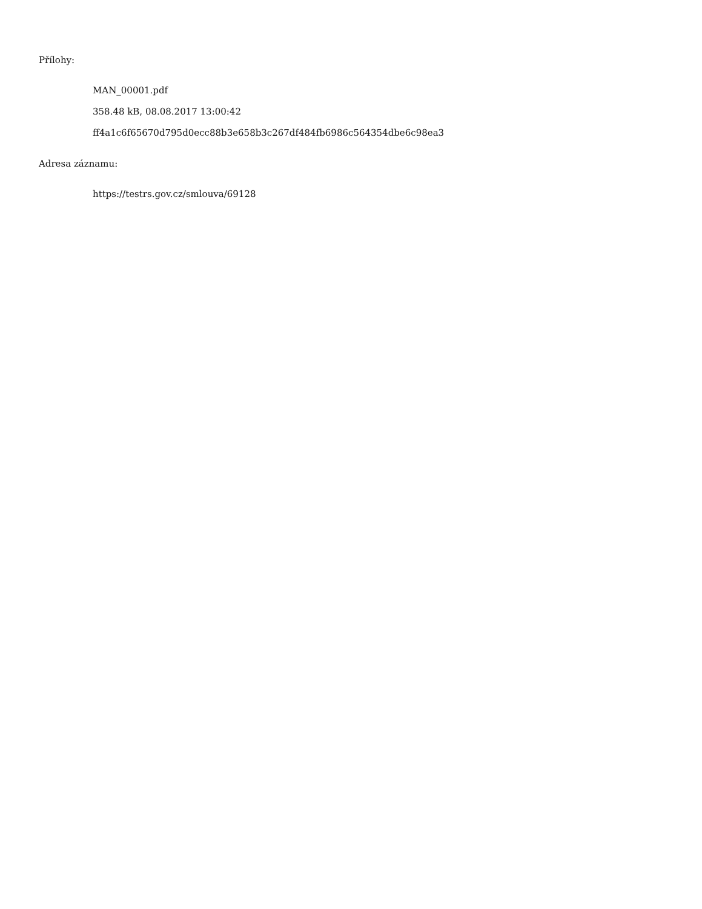Přílohy:
MAN_00001.pdf
358.48 kB, 08.08.2017 13:00:42
ff4a1c6f65670d795d0ecc88b3e658b3c267df484fb6986c564354dbe6c98ea3
Adresa záznamu:
https://testrs.gov.cz/smlouva/69128